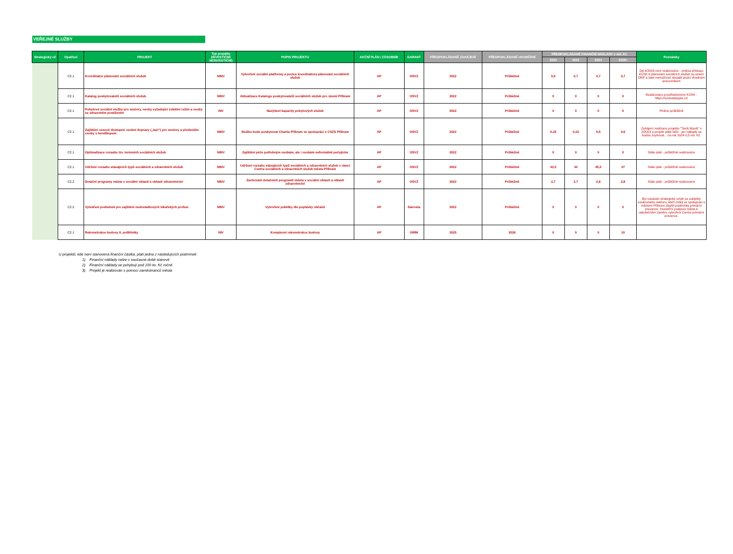VEŘEJNÉ SLUŽBY
| Strategický cíl | Opatření | PROJEKT | Typ projektu (INVESTIČNÍ/ NEINVESTIČNÍ) | POPIS PROJEKTU | AKČNÍ PLÁN / ZÁSOBNÍK | GARANT | PŘEDPOKLÁDANÉ ZAHÁJENÍ | PŘEDPOKLÁDANÉ UKONČENÍ | PŘEDPOKLÁDANÉ FINANČNÍ NÁKLADY v mil. Kč | | | | Poznámky |
| --- | --- | --- | --- | --- | --- | --- | --- | --- | --- | --- | --- | --- | --- |
| | | | | | | | | | 2022 | 2023 | 2024 | 2025+ | |
| | C2.1 | Koordinátor plánování sociálních služeb | NINV | Vytvoření sociální platformy a pozice koordinátora plánování sociálních služeb | AP | OSVZ | 2022 | Průběžně | 0,5 | 0,7 | 0,7 | 0,7 | Od 4/2023 není realizováno - změna přístupu KÚSK k plánování sociálních služeb na území ORP a také nemožnost obsadit pozici vhodným pracovníkem |
| | C2.1 | Katalog poskytovatelů sociálních služeb | NINV | Aktualizace Katalogu poskytovatelů sociálních služeb pro území Příbram | AP | OSVZ | 2022 | Průběžně | 0 | 0 | 0 | 0 | Realizováno prostřednictvím KÚSK - https://sockatalogsk.cz/ |
| | C2.1 | Pobytové sociální služby pro seniory, osoby vyžadující zvláštní režim a osoby se zdravotním postižením | INV | Navýšení kapacity pobytových služeb | AP | OSVZ | 2022 | Průběžně | 0 | 0 | 0 | 0 | Plněno průběžně |
| | C2.1 | Zajištění cenově dostupné osobní dopravy („taxi“) pro seniory a především osoby s hendikepem | NINV | Službu bude poskytovat Charita Příbram ve spolupráci s CSZS Příbram | AP | OSVZ | 2022 | Průběžně | 0,15 | 0,15 | 0,5 | 0,5 | Zahájení realizace projektu "Taxík Maxík" v 2/2023 a projekt stále běží - jen náklady se budou zvyšovat... na rok 2024 0,5 mil. Kč. |
| | C2.1 | Optimalizace rozsahu tzv. terénních sociálních služeb | NINV | Zajištění péče potřebným osobám, ale i osobám neformálně pečujícím | AP | OSVZ | 2022 | Průběžně | 0 | 0 | 0 | 0 | Stále platí - průběžně realizováno |
| | C2.1 | Udržení rozsahu stávajících typů sociálních a zdravotních služeb | NINV | Udržení rozsahu stávajících typů sociálních a zdravotních služeb v rámci Centra sociálních a zdravotních služeb města Příbram | AP | OSVZ | 2022 | Průběžně | 42,5 | 44 | 45,5 | 47 | Stále platí - průběžně realizováno |
| | C2.2 | Dotační programy města v sociální oblasti a oblasti zdravotnictví | NINV | Zachování dotačních programů města v sociální oblasti a oblasti zdravotnictví | AP | OSVZ | 2022 | Průběžně | 2,7 | 2,7 | 2,8 | 2,8 | Stále platí - průběžně realizováno |
| | C2.2 | Vytváření podmínek pro zajištění nedostatkových lékařských profesí | NINV | Vytvoření pobídky dle poptávky občanů | AP | Starosta | 2022 | Průběžně | 0 | 0 | 0 | 0 | Byl navázán strategický vztah se subjekty soukromého sektoru, kteří chtějí ve spolupráci s městem Příbram zlepšit podmínky primární prevence. Investiční podpora města k uskutečnění záměru vytvoření Centra primární prevence. |
| | C2.1 | Rekonstrukce budovy II. polikliniky | INV | Komplexní rekonstrukce budovy | AP | OIRM | 2025 | 2026 | 0 | 0 | 0 | 10 | |
U projektů, kde není stanovena finanční částka, platí jedna z následujících podmínek:
1) Finanční náklady nelze v současné době stanovit
2) Finanční náklady se pohybují pod 100 tis. Kč ročně
3) Projekt je realizován s pomocí zaměstnanců města